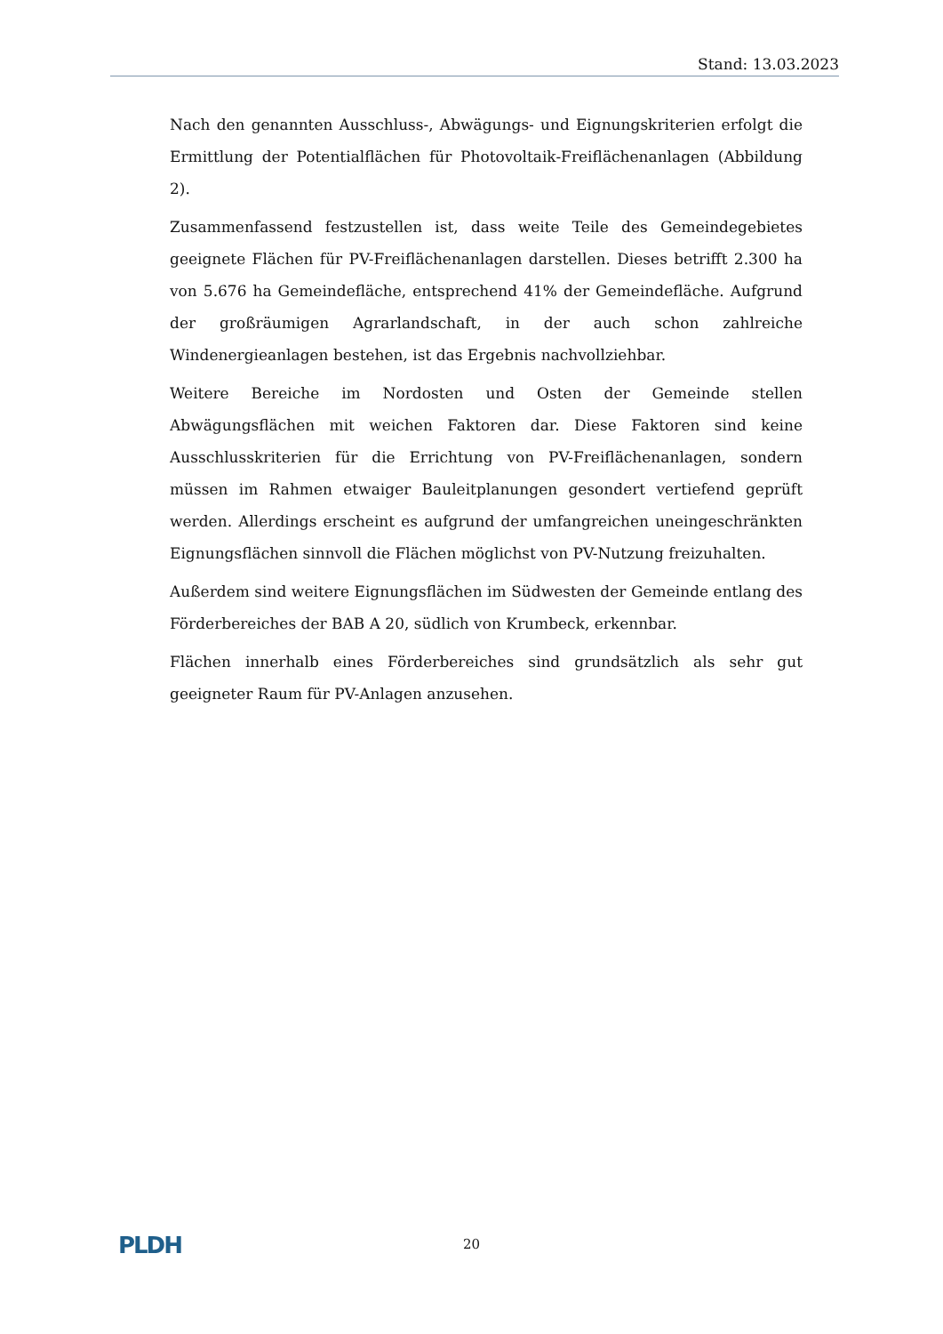Stand: 13.03.2023
Nach den genannten Ausschluss-, Abwägungs- und Eignungskriterien erfolgt die Ermittlung der Potentialflächen für Photovoltaik-Freiflächenanlagen (Abbildung 2).
Zusammenfassend festzustellen ist, dass weite Teile des Gemeindegebietes geeignete Flächen für PV-Freiflächenanlagen darstellen. Dieses betrifft 2.300 ha von 5.676 ha Gemeindefläche, entsprechend 41% der Gemeindefläche. Aufgrund der großräumigen Agrarlandschaft, in der auch schon zahlreiche Windenergieanlagen bestehen, ist das Ergebnis nachvollziehbar.
Weitere Bereiche im Nordosten und Osten der Gemeinde stellen Abwägungsflächen mit weichen Faktoren dar. Diese Faktoren sind keine Ausschlusskriterien für die Errichtung von PV-Freiflächenanlagen, sondern müssen im Rahmen etwaiger Bauleitplanungen gesondert vertiefend geprüft werden. Allerdings erscheint es aufgrund der umfangreichen uneingeschränkten Eignungsflächen sinnvoll die Flächen möglichst von PV-Nutzung freizuhalten.
Außerdem sind weitere Eignungsflächen im Südwesten der Gemeinde entlang des Förderbereiches der BAB A 20, südlich von Krumbeck, erkennbar.
Flächen innerhalb eines Förderbereiches sind grundsätzlich als sehr gut geeigneter Raum für PV-Anlagen anzusehen.
PLDH
20